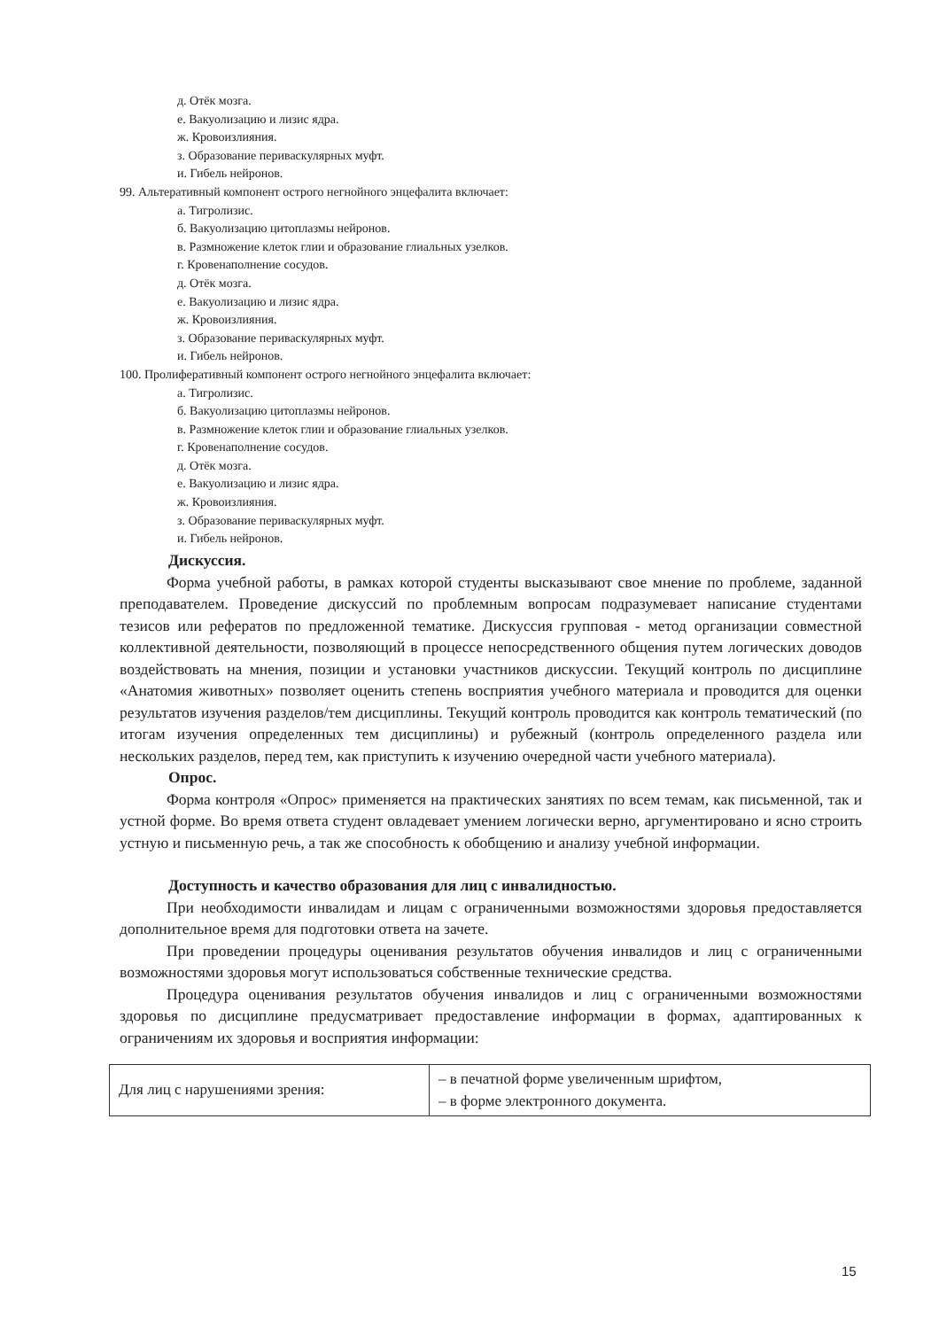д. Отёк мозга.
е. Вакуолизацию и лизис ядра.
ж. Кровоизлияния.
з. Образование периваскулярных муфт.
и. Гибель нейронов.
99. Альтеративный компонент острого негнойного энцефалита включает:
а. Тигролизис.
б. Вакуолизацию цитоплазмы нейронов.
в. Размножение клеток глии и образование глиальных узелков.
г. Кровенаполнение сосудов.
д. Отёк мозга.
е. Вакуолизацию и лизис ядра.
ж. Кровоизлияния.
з. Образование периваскулярных муфт.
и. Гибель нейронов.
100. Пролиферативный компонент острого негнойного энцефалита включает:
а. Тигролизис.
б. Вакуолизацию цитоплазмы нейронов.
в. Размножение клеток глии и образование глиальных узелков.
г. Кровенаполнение сосудов.
д. Отёк мозга.
е. Вакуолизацию и лизис ядра.
ж. Кровоизлияния.
з. Образование периваскулярных муфт.
и. Гибель нейронов.
Дискуссия.
Форма учебной работы, в рамках которой студенты высказывают свое мнение по проблеме, заданной преподавателем. Проведение дискуссий по проблемным вопросам подразумевает написание студентами тезисов или рефератов по предложенной тематике. Дискуссия групповая - метод организации совместной коллективной деятельности, позволяющий в процессе непосредственного общения путем логических доводов воздействовать на мнения, позиции и установки участников дискуссии. Текущий контроль по дисциплине «Анатомия животных» позволяет оценить степень восприятия учебного материала и проводится для оценки результатов изучения разделов/тем дисциплины. Текущий контроль проводится как контроль тематический (по итогам изучения определенных тем дисциплины) и рубежный (контроль определенного раздела или нескольких разделов, перед тем, как приступить к изучению очередной части учебного материала).
Опрос.
Форма контроля «Опрос» применяется на практических занятиях по всем темам, как письменной, так и устной форме. Во время ответа студент овладевает умением логически верно, аргументировано и ясно строить устную и письменную речь, а так же способность к обобщению и анализу учебной информации.
Доступность и качество образования для лиц с инвалидностью.
При необходимости инвалидам и лицам с ограниченными возможностями здоровья предоставляется дополнительное время для подготовки ответа на зачете.
При проведении процедуры оценивания результатов обучения инвалидов и лиц с ограниченными возможностями здоровья могут использоваться собственные технические средства.
Процедура оценивания результатов обучения инвалидов и лиц с ограниченными возможностями здоровья по дисциплине предусматривает предоставление информации в формах, адаптированных к ограничениям их здоровья и восприятия информации:
| Для лиц с нарушениями зрения: | – в печатной форме увеличенным шрифтом, – в форме электронного документа. |
15